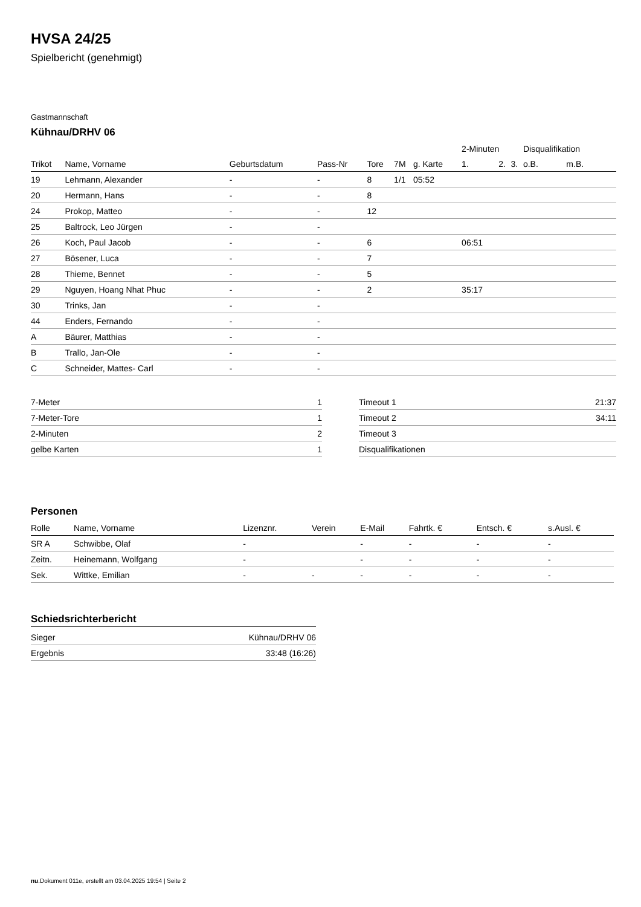HVSA 24/25
Spielbericht (genehmigt)
Gastmannschaft
Kühnau/DRHV 06
| | | | | | | | 2-Minuten | | | Disqualifikation | |
| --- | --- | --- | --- | --- | --- | --- | --- | --- | --- | --- | --- |
| Trikot | Name, Vorname | Geburtsdatum | Pass-Nr | Tore | 7M | g. Karte | 1. | 2. | 3. | o.B. | m.B. |
| 19 | Lehmann, Alexander | - | - | 8 | 1/1 | 05:52 | | | | | |
| 20 | Hermann, Hans | - | - | 8 | | | | | | | |
| 24 | Prokop, Matteo | - | - | 12 | | | | | | | |
| 25 | Baltrock, Leo Jürgen | - | - | | | | | | | | |
| 26 | Koch, Paul Jacob | - | - | 6 | | | 06:51 | | | | |
| 27 | Bösener, Luca | - | - | 7 | | | | | | | |
| 28 | Thieme, Bennet | - | - | 5 | | | | | | | |
| 29 | Nguyen, Hoang Nhat Phuc | - | - | 2 | | | 35:17 | | | | |
| 30 | Trinks, Jan | - | - | | | | | | | | |
| 44 | Enders, Fernando | - | - | | | | | | | | |
| A | Bäurer, Matthias | - | - | | | | | | | | |
| B | Trallo, Jan-Ole | - | - | | | | | | | | |
| C | Schneider, Mattes- Carl | - | - | | | | | | | | |
| 7-Meter | 1 |
| 7-Meter-Tore | 1 |
| 2-Minuten | 2 |
| gelbe Karten | 1 |
| Timeout 1 | 21:37 |
| Timeout 2 | 34:11 |
| Timeout 3 | |
| Disqualifikationen | |
Personen
| Rolle | Name, Vorname | Lizenznr. | Verein | E-Mail | Fahrtk. € | Entsch. € | s.Ausl. € |
| --- | --- | --- | --- | --- | --- | --- | --- |
| SR A | Schwibbe, Olaf | - | | - | - | - | - |
| Zeitn. | Heinemann, Wolfgang | - | | - | - | - | - |
| Sek. | Wittke, Emilian | - | - | - | - | - | - |
Schiedsrichterbericht
| Sieger | Kühnau/DRHV 06 |
| Ergebnis | 33:48 (16:26) |
nu.Dokument 011e, erstellt am 03.04.2025 19:54 | Seite 2